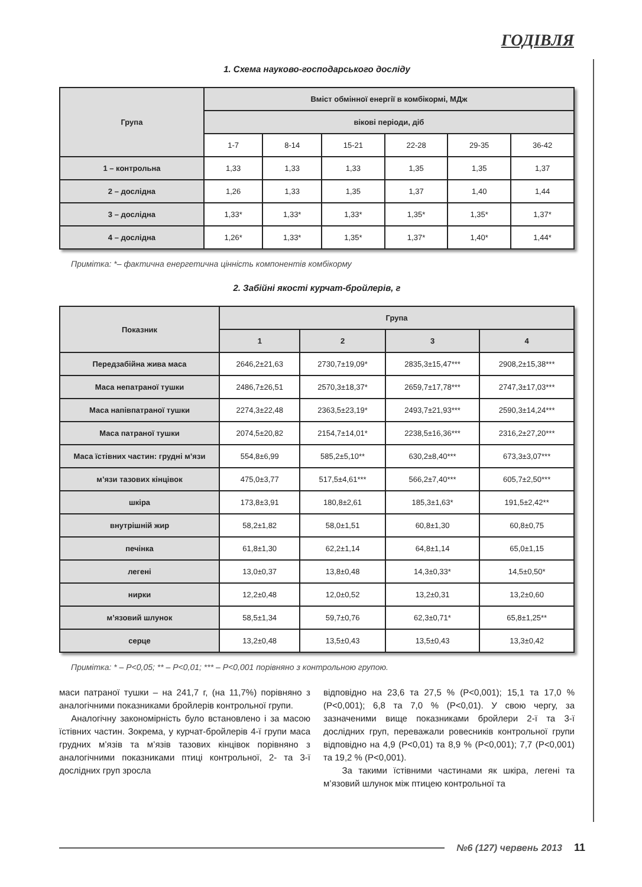ГОДІВЛЯ
1. Схема науково-господарського досліду
| Група | Вміст обмінної енергії в комбікормі, МДж | | | | | |
| --- | --- | --- | --- | --- | --- | --- |
| | вікові періоди, діб | | | | | |
| | 1-7 | 8-14 | 15-21 | 22-28 | 29-35 | 36-42 |
| 1 – контрольна | 1,33 | 1,33 | 1,33 | 1,35 | 1,35 | 1,37 |
| 2 – дослідна | 1,26 | 1,33 | 1,35 | 1,37 | 1,40 | 1,44 |
| 3 – дослідна | 1,33* | 1,33* | 1,33* | 1,35* | 1,35* | 1,37* |
| 4 – дослідна | 1,26* | 1,33* | 1,35* | 1,37* | 1,40* | 1,44* |
Примітка: *– фактична енергетична цінність компонентів комбікорму
2. Забійні якості курчат-бройлерів, г
| Показник | Група | | | |
| --- | --- | --- | --- | --- |
| | 1 | 2 | 3 | 4 |
| Передзабійна жива маса | 2646,2±21,63 | 2730,7±19,09* | 2835,3±15,47*** | 2908,2±15,38*** |
| Маса непатраної тушки | 2486,7±26,51 | 2570,3±18,37* | 2659,7±17,78*** | 2747,3±17,03*** |
| Маса напівпатраної тушки | 2274,3±22,48 | 2363,5±23,19* | 2493,7±21,93*** | 2590,3±14,24*** |
| Маса патраної тушки | 2074,5±20,82 | 2154,7±14,01* | 2238,5±16,36*** | 2316,2±27,20*** |
| Маса їстівних частин: грудні м’язи | 554,8±6,99 | 585,2±5,10** | 630,2±8,40*** | 673,3±3,07*** |
| м’язи тазових кінцівок | 475,0±3,77 | 517,5±4,61*** | 566,2±7,40*** | 605,7±2,50*** |
| шкіра | 173,8±3,91 | 180,8±2,61 | 185,3±1,63* | 191,5±2,42** |
| внутрішній жир | 58,2±1,82 | 58,0±1,51 | 60,8±1,30 | 60,8±0,75 |
| печінка | 61,8±1,30 | 62,2±1,14 | 64,8±1,14 | 65,0±1,15 |
| легені | 13,0±0,37 | 13,8±0,48 | 14,3±0,33* | 14,5±0,50* |
| нирки | 12,2±0,48 | 12,0±0,52 | 13,2±0,31 | 13,2±0,60 |
| м’язовий шлунок | 58,5±1,34 | 59,7±0,76 | 62,3±0,71* | 65,8±1,25** |
| серце | 13,2±0,48 | 13,5±0,43 | 13,5±0,43 | 13,3±0,42 |
Примітка: * – P<0,05; ** – P<0,01; *** – P<0,001 порівняно з контрольною групою.
маси патраної тушки – на 241,7 г, (на 11,7%) порівняно з аналогічними показниками бройлерів контрольної групи.
Аналогічну закономірність було встановлено і за масою їстівних частин. Зокрема, у курчат-бройлерів 4-ї групи маса грудних м’язів та м’язів тазових кінцівок порівняно з аналогічними показниками птиці контрольної, 2- та 3-ї дослідних груп зросла
відповідно на 23,6 та 27,5 % (P<0,001); 15,1 та 17,0 % (P<0,001); 6,8 та 7,0 % (P<0,01). У свою чергу, за зазначеними вище показниками бройлери 2-ї та 3-ї дослідних груп, переважали ровесників контрольної групи відповідно на 4,9 (P<0,01) та 8,9 % (P<0,001); 7,7 (P<0,001) та 19,2 % (P<0,001).
За такими їстівними частинами як шкіра, легені та м’язовий шлунок між птицею контрольної та
№6 (127) червень 2013 11